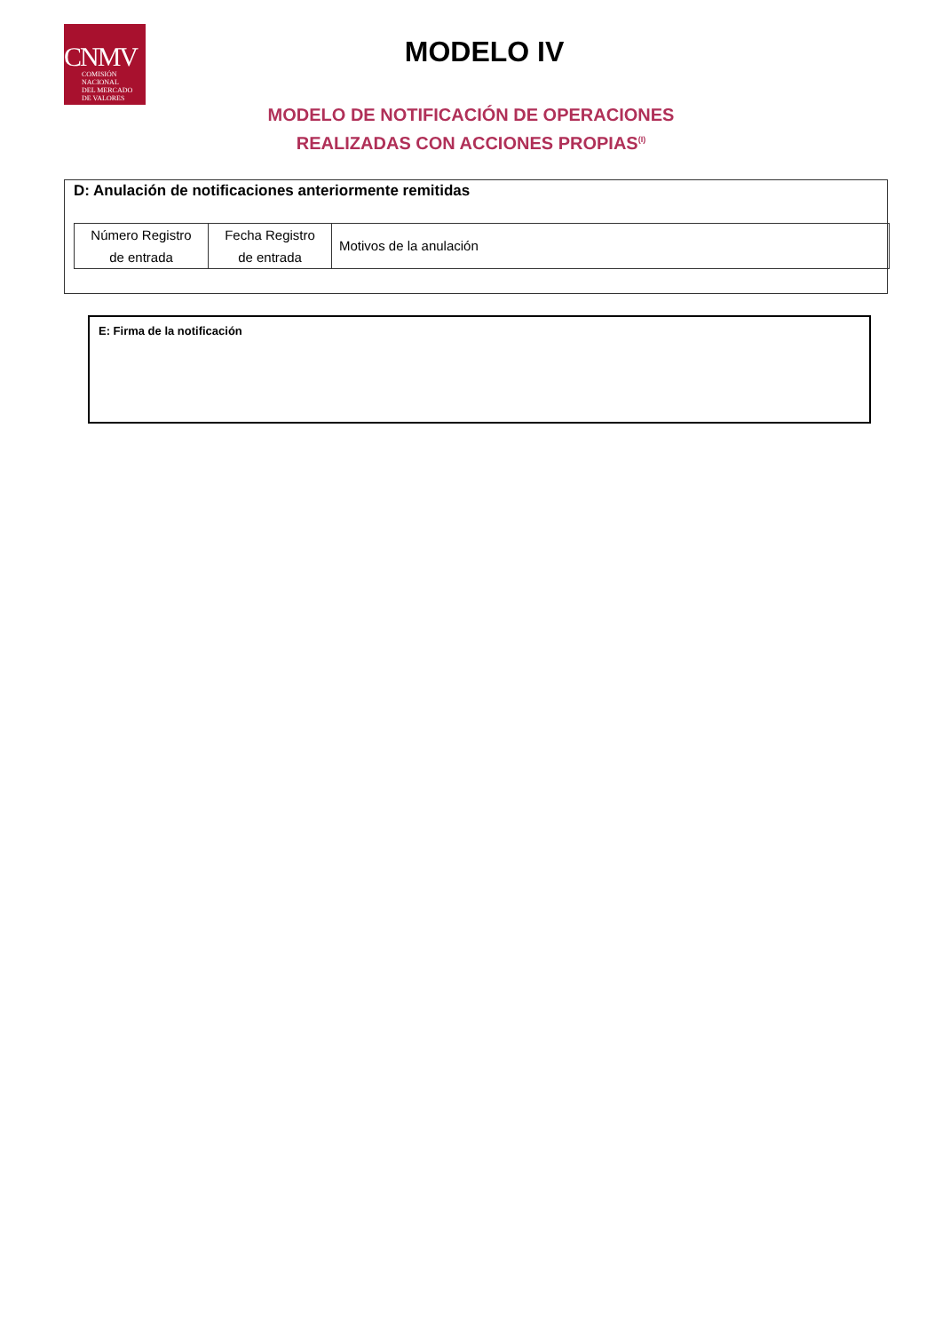CNMV
COMISIÓN
NACIONAL
DEL MERCADO
DE VALORES
MODELO IV
MODELO DE NOTIFICACIÓN DE OPERACIONES
REALIZADAS CON ACCIONES PROPIAS<sup>(I)</sup>
D: Anulación de notificaciones anteriormente remitidas
| Número Registro de entrada | Fecha Registro de entrada | Motivos de la anulación |
E: Firma de la notificación